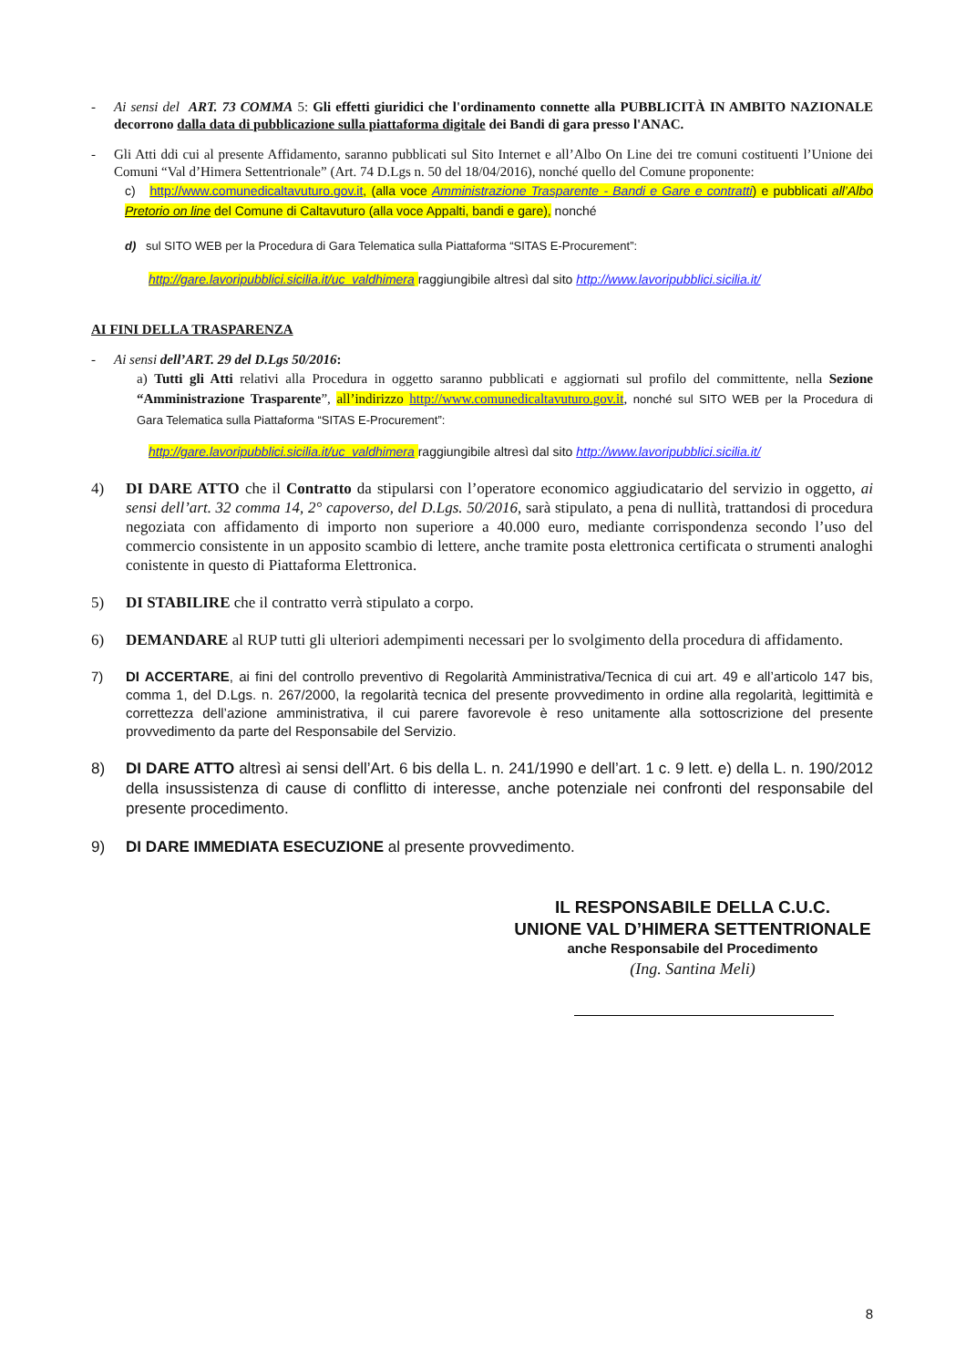- Ai sensi del ART. 73 COMMA 5: Gli effetti giuridici che l'ordinamento connette alla PUBBLICITÀ IN AMBITO NAZIONALE decorrono dalla data di pubblicazione sulla piattaforma digitale dei Bandi di gara presso l'ANAC.
- Gli Atti ddi cui al presente Affidamento, saranno pubblicati sul Sito Internet e all’Albo On Line dei tre comuni costituenti l’Unione dei Comuni “Val d’Himera Settentrionale” (Art. 74 D.Lgs n. 50 del 18/04/2016), nonché quello del Comune proponente:
c) http://www.comunedicaltavuturo.gov.it, (alla voce Amministrazione Trasparente - Bandi e Gare e contratti) e pubblicati all’Albo Pretorio on line del Comune di Caltavuturo (alla voce Appalti, bandi e gare), nonché
d) sul SITO WEB per la Procedura di Gara Telematica sulla Piattaforma “SITAS E-Procurement”:
http://gare.lavoripubblici.sicilia.it/uc_valdhimera raggiungibile altresì dal sito http://www.lavoripubblici.sicilia.it/
AI FINI DELLA TRASPARENZA
- Ai sensi dell’ART. 29 del D.Lgs 50/2016:
a) Tutti gli Atti relativi alla Procedura in oggetto saranno pubblicati e aggiornati sul profilo del committente, nella Sezione “Amministrazione Trasparente”, all’indirizzo http://www.comunedicaltavuturo.gov.it, nonché sul SITO WEB per la Procedura di Gara Telematica sulla Piattaforma “SITAS E-Procurement”:
http://gare.lavoripubblici.sicilia.it/uc_valdhimera raggiungibile altresì dal sito http://www.lavoripubblici.sicilia.it/
4) DI DARE ATTO che il Contratto da stipularsi con l’operatore economico aggiudicatario del servizio in oggetto, ai sensi dell’art. 32 comma 14, 2° capoverso, del D.Lgs. 50/2016, sarà stipulato, a pena di nullità, trattandosi di procedura negoziata con affidamento di importo non superiore a 40.000 euro, mediante corrispondenza secondo l’uso del commercio consistente in un apposito scambio di lettere, anche tramite posta elettronica certificata o strumenti analoghi conistente in questo di Piattaforma Elettronica.
5) DI STABILIRE che il contratto verrà stipulato a corpo.
6) DEMANDARE al RUP tutti gli ulteriori adempimenti necessari per lo svolgimento della procedura di affidamento.
7) DI ACCERTARE, ai fini del controllo preventivo di Regolarità Amministrativa/Tecnica di cui art. 49 e all’articolo 147 bis, comma 1, del D.Lgs. n. 267/2000, la regolarità tecnica del presente provvedimento in ordine alla regolarità, legittimità e correttezza dell’azione amministrativa, il cui parere favorevole è reso unitamente alla sottoscrizione del presente provvedimento da parte del Responsabile del Servizio.
8) DI DARE ATTO altresì ai sensi dell’Art. 6 bis della L. n. 241/1990 e dell’art. 1 c. 9 lett. e) della L. n. 190/2012 della insussistenza di cause di conflitto di interesse, anche potenziale nei confronti del responsabile del presente procedimento.
9) DI DARE IMMEDIATA ESECUZIONE al presente provvedimento.
IL RESPONSABILE DELLA C.U.C.
UNIONE VAL D’HIMERA SETTENTRIONALE
anche Responsabile del Procedimento
(Ing. Santina Meli)
8